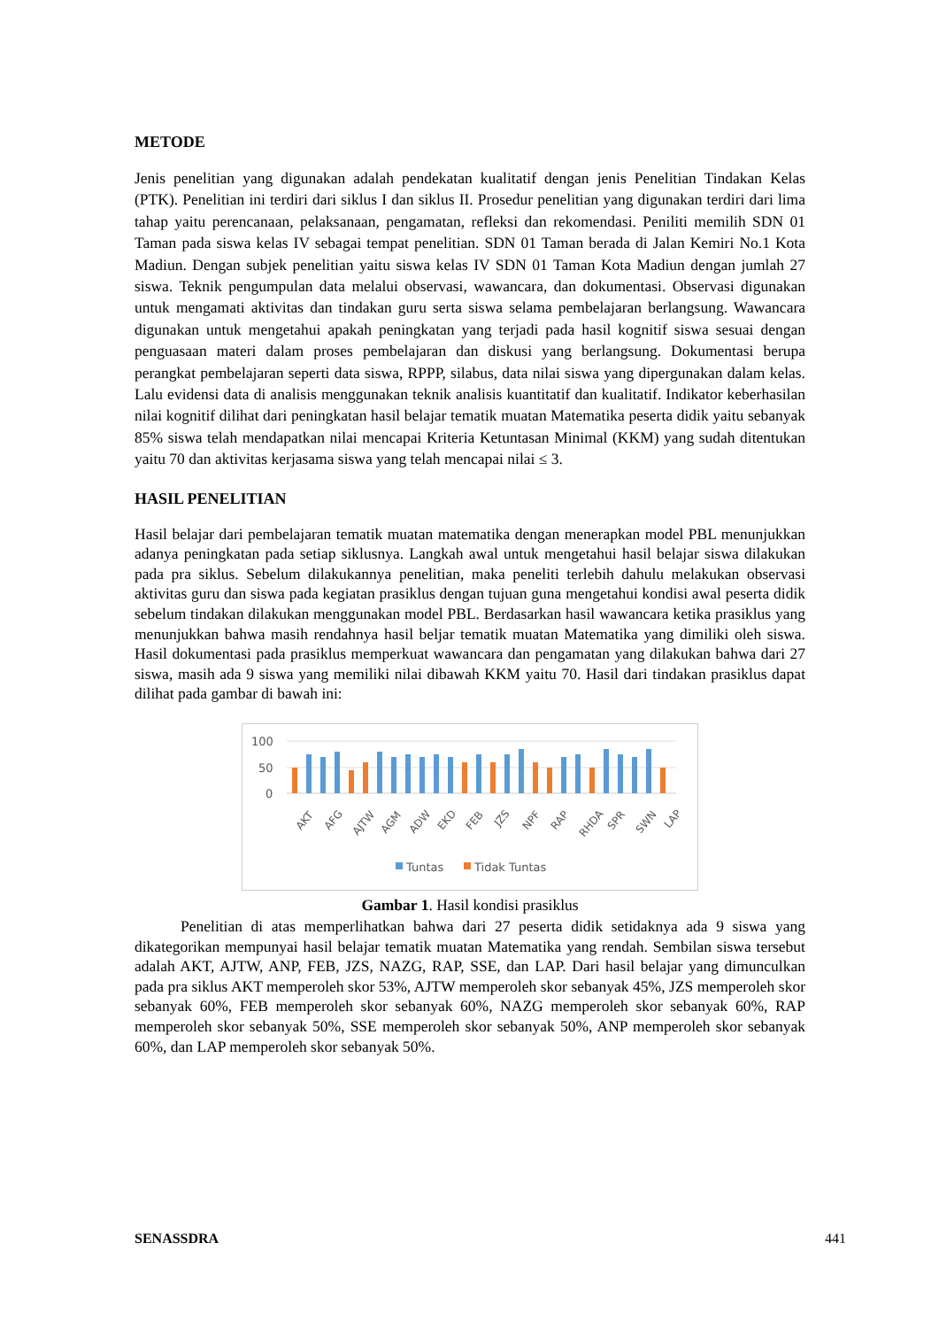METODE
Jenis penelitian yang digunakan adalah pendekatan kualitatif dengan jenis Penelitian Tindakan Kelas (PTK). Penelitian ini terdiri dari siklus I dan siklus II. Prosedur penelitian yang digunakan terdiri dari lima tahap yaitu perencanaan, pelaksanaan, pengamatan, refleksi dan rekomendasi. Peniliti memilih SDN 01 Taman pada siswa kelas IV sebagai tempat penelitian. SDN 01 Taman berada di Jalan Kemiri No.1 Kota Madiun. Dengan subjek penelitian yaitu siswa kelas IV SDN 01 Taman Kota Madiun dengan jumlah 27 siswa. Teknik pengumpulan data melalui observasi, wawancara, dan dokumentasi. Observasi digunakan untuk mengamati aktivitas dan tindakan guru serta siswa selama pembelajaran berlangsung. Wawancara digunakan untuk mengetahui apakah peningkatan yang terjadi pada hasil kognitif siswa sesuai dengan penguasaan materi dalam proses pembelajaran dan diskusi yang berlangsung. Dokumentasi berupa perangkat pembelajaran seperti data siswa, RPPP, silabus, data nilai siswa yang dipergunakan dalam kelas. Lalu evidensi data di analisis menggunakan teknik analisis kuantitatif dan kualitatif. Indikator keberhasilan nilai kognitif dilihat dari peningkatan hasil belajar tematik muatan Matematika peserta didik yaitu sebanyak 85% siswa telah mendapatkan nilai mencapai Kriteria Ketuntasan Minimal (KKM) yang sudah ditentukan yaitu 70 dan aktivitas kerjasama siswa yang telah mencapai nilai ≤ 3.
HASIL PENELITIAN
Hasil belajar dari pembelajaran tematik muatan matematika dengan menerapkan model PBL menunjukkan adanya peningkatan pada setiap siklusnya. Langkah awal untuk mengetahui hasil belajar siswa dilakukan pada pra siklus. Sebelum dilakukannya penelitian, maka peneliti terlebih dahulu melakukan observasi aktivitas guru dan siswa pada kegiatan prasiklus dengan tujuan guna mengetahui kondisi awal peserta didik sebelum tindakan dilakukan menggunakan model PBL. Berdasarkan hasil wawancara ketika prasiklus yang menunjukkan bahwa masih rendahnya hasil beljar tematik muatan Matematika yang dimiliki oleh siswa. Hasil dokumentasi pada prasiklus memperkuat wawancara dan pengamatan yang dilakukan bahwa dari 27 siswa, masih ada 9 siswa yang memiliki nilai dibawah KKM yaitu 70. Hasil dari tindakan prasiklus dapat dilihat pada gambar di bawah ini:
100
50
0
AKT
AFG
AJTW
AGM
ADW
EKD
FEB
JZS
NPF
RAP
RHDA
SPR
SWN
LAP
Tuntas
Tidak Tuntas
Gambar 1. Hasil kondisi prasiklus
Penelitian di atas memperlihatkan bahwa dari 27 peserta didik setidaknya ada 9 siswa yang dikategorikan mempunyai hasil belajar tematik muatan Matematika yang rendah. Sembilan siswa tersebut adalah AKT, AJTW, ANP, FEB, JZS, NAZG, RAP, SSE, dan LAP. Dari hasil belajar yang dimunculkan pada pra siklus AKT memperoleh skor 53%, AJTW memperoleh skor sebanyak 45%, JZS memperoleh skor sebanyak 60%, FEB memperoleh skor sebanyak 60%, NAZG memperoleh skor sebanyak 60%, RAP memperoleh skor sebanyak 50%, SSE memperoleh skor sebanyak 50%, ANP memperoleh skor sebanyak 60%, dan LAP memperoleh skor sebanyak 50%.
SENASSDRA 441